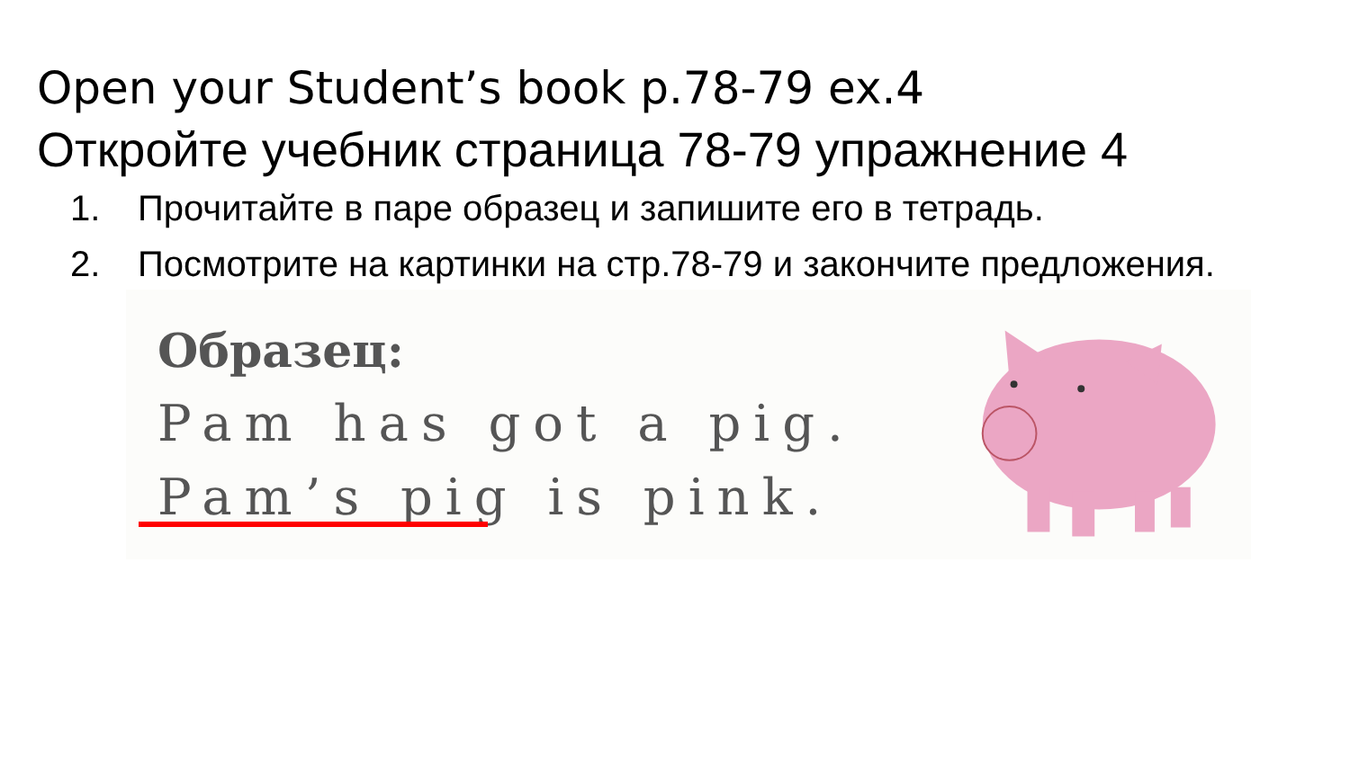Open your Student’s book p.78-79 ex.4
Откройте учебник страница 78-79 упражнение 4
1. Прочитайте в паре образец и запишите его в тетрадь.
2. Посмотрите на картинки на стр.78-79 и закончите предложения.
Образец:
Pam has got a pig.
Pam’s pig is pink.